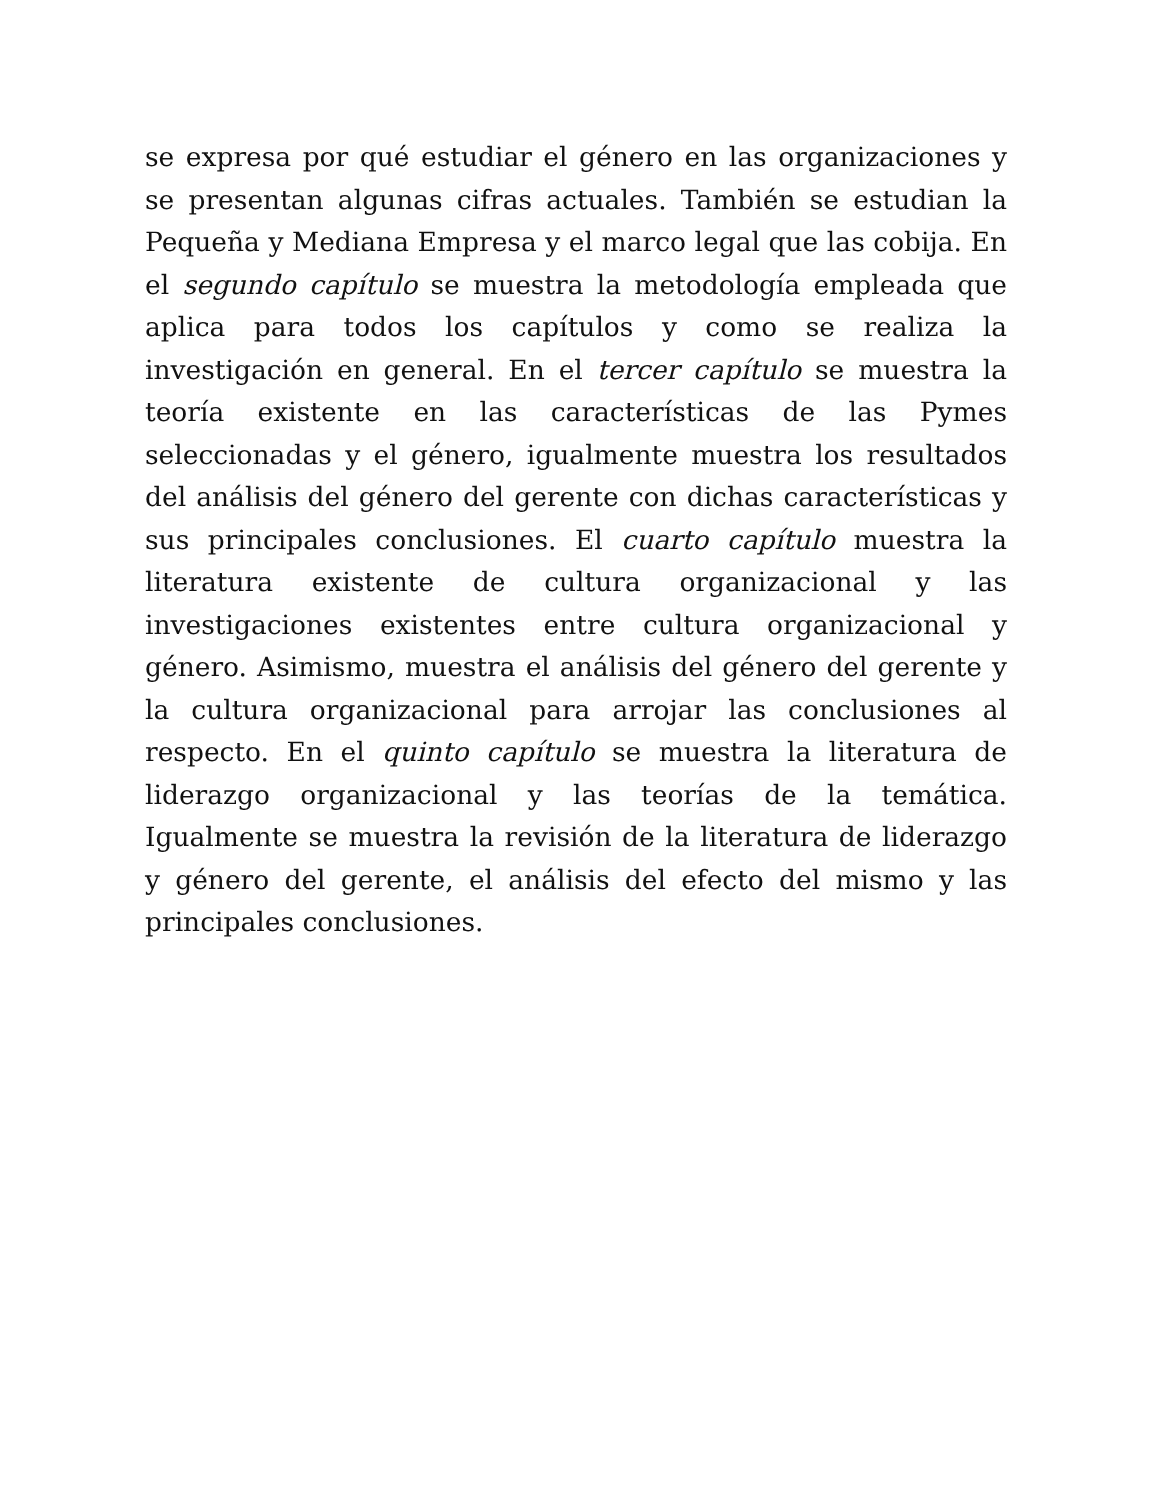se expresa por qué estudiar el género en las organizaciones y se presentan algunas cifras actuales. También se estudian la Pequeña y Mediana Empresa y el marco legal que las cobija. En el segundo capítulo se muestra la metodología empleada que aplica para todos los capítulos y como se realiza la investigación en general. En el tercer capítulo se muestra la teoría existente en las características de las Pymes seleccionadas y el género, igualmente muestra los resultados del análisis del género del gerente con dichas características y sus principales conclusiones. El cuarto capítulo muestra la literatura existente de cultura organizacional y las investigaciones existentes entre cultura organizacional y género. Asimismo, muestra el análisis del género del gerente y la cultura organizacional para arrojar las conclusiones al respecto. En el quinto capítulo se muestra la literatura de liderazgo organizacional y las teorías de la temática. Igualmente se muestra la revisión de la literatura de liderazgo y género del gerente, el análisis del efecto del mismo y las principales conclusiones.